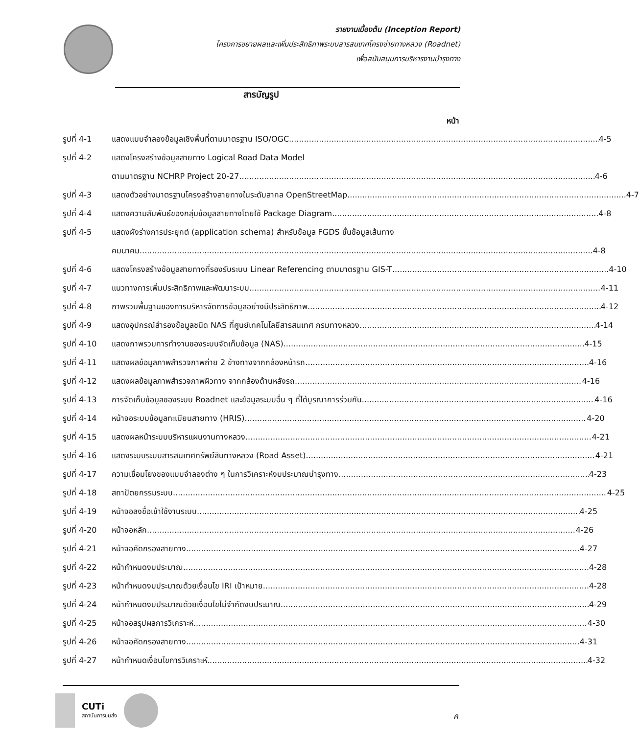รายงานเบื้องต้น (Inception Report)
โครงการขยายผลและเพิ่มประสิทธิภาพระบบสารสนเทศโครงข่ายทางหลวง (Roadnet)
เพื่อสนับสนุนการบริหารงานบำรุงทาง
สารบัญรูป
หน้า
รูปที่ 4-1 แสดงแบบจำลองข้อมูลเชิงพื้นที่ตามมาตรฐาน ISO/OGC 4-5
รูปที่ 4-2 แสดงโครงสร้างข้อมูลสายทาง Logical Road Data Model
ตามมาตรฐาน NCHRP Project 20-27 4-6
รูปที่ 4-3 แสดงตัวอย่างมาตรฐานโครงสร้างสายทางในระดับสากล OpenStreetMap 4-7
รูปที่ 4-4 แสดงความสัมพันธ์ของกลุ่มข้อมูลสายทางโดยใช้ Package Diagram 4-8
รูปที่ 4-5 แสดงผังร่างการประยุกต์ (application schema) สำหรับข้อมูล FGDS ชั้นข้อมูลเส้นทาง
คมนาคม 4-8
รูปที่ 4-6 แสดงโครงสร้างข้อมูลสายทางที่รองรับระบบ Linear Referencing ตามมาตรฐาน GIS-T 4-10
รูปที่ 4-7 แนวทางการเพิ่มประสิทธิภาพและพัฒนาระบบ 4-11
รูปที่ 4-8 ภาพรวมพื้นฐานของการบริหารจัดการข้อมูลอย่างมีประสิทธิภาพ 4-12
รูปที่ 4-9 แสดงอุปกรณ์สำรองข้อมูลชนิด NAS ที่ศูนย์เทคโนโลยีสารสนเทศ กรมทางหลวง 4-14
รูปที่ 4-10 แสดงภาพรวมการทำงานของระบบจัดเก็บข้อมูล (NAS) 4-15
รูปที่ 4-11 แสดงผลข้อมูลภาพสำรวจภาพถ่าย 2 ข้างทางจากกล้องหน้ารถ 4-16
รูปที่ 4-12 แสดงผลข้อมูลภาพสำรวจภาพผิวทาง จากกล้องด้านหลังรถ 4-16
รูปที่ 4-13 การจัดเก็บข้อมูลของระบบ Roadnet และข้อมูลระบบอื่น ๆ ที่ได้บูรณาการร่วมกัน 4-16
รูปที่ 4-14 หน้าจอระบบข้อมูลทะเบียนสายทาง (HRIS) 4-20
รูปที่ 4-15 แสดงผลหน้าระบบบริหารแผนงานทางหลวง 4-21
รูปที่ 4-16 แสดงระบบระบบสารสนเทศทรัพย์สินทางหลวง (Road Asset) 4-21
รูปที่ 4-17 ความเชื่อมโยงของแบบจำลองต่าง ๆ ในการวิเคราะห์งบประมาณบำรุงทาง 4-23
รูปที่ 4-18 สถาปัตยกรรมระบบ 4-25
รูปที่ 4-19 หน้าจอลงชื่อเข้าใช้งานระบบ 4-25
รูปที่ 4-20 หน้าจอหลัก 4-26
รูปที่ 4-21 หน้าจอคัดกรองสายทาง 4-27
รูปที่ 4-22 หน้ากำหนดงบประมาณ 4-28
รูปที่ 4-23 หน้ากำหนดงบประมาณด้วยเงื่อนไข IRI เป้าหมาย 4-28
รูปที่ 4-24 หน้ากำหนดงบประมาณด้วยเงื่อนไขไม่จำกัดงบประมาณ 4-29
รูปที่ 4-25 หน้าจอสรุปผลการวิเคราะห์ 4-30
รูปที่ 4-26 หน้าจอคัดกรองสายทาง 4-31
รูปที่ 4-27 หน้ากำหนดเงื่อนไขการวิเคราะห์ 4-32
CUTi
สถาบันการขนส่ง
ค